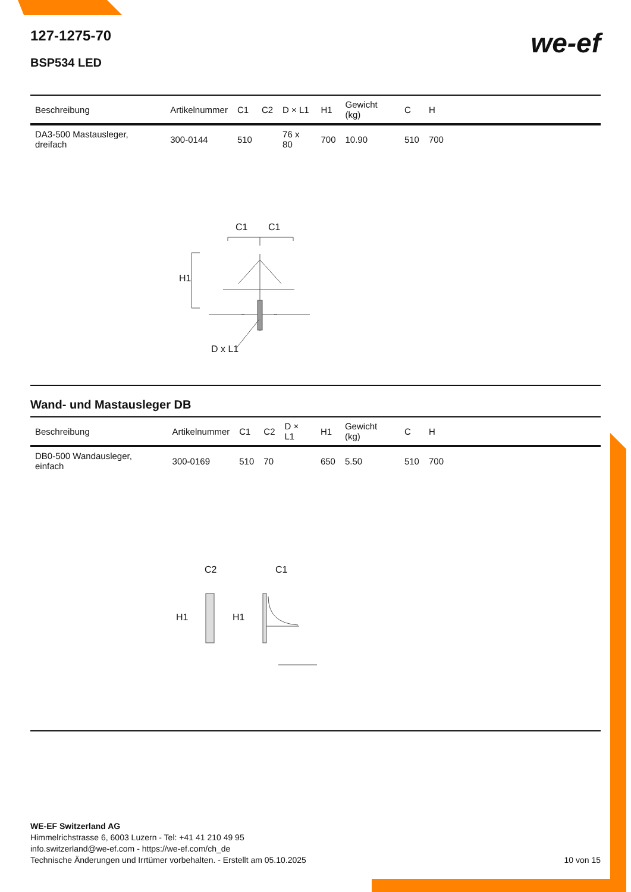we-ef
127-1275-70
BSP534 LED
| Beschreibung | Artikelnummer | C1 | C2 | D × L1 | H1 | Gewicht (kg) | C | H | |
| --- | --- | --- | --- | --- | --- | --- | --- | --- | --- |
| DA3-500 Mastausleger, dreifach | 300-0144 | 510 | | 76 x 80 | 700 | 10.90 | 510 | 700 | |
C1
C1
H1
D x L1
Wand- und Mastausleger DB
| Beschreibung | Artikelnummer | C1 | C2 | D × L1 | H1 | Gewicht (kg) | C | H | |
| --- | --- | --- | --- | --- | --- | --- | --- | --- | --- |
| DB0-500 Wandausleger, einfach | 300-0169 | 510 | 70 | | 650 | 5.50 | 510 | 700 | |
C2
C1
H1
H1
WE-EF Switzerland AG
Himmelrichstrasse 6, 6003 Luzern - Tel: +41 41 210 49 95
info.switzerland@we-ef.com - https://we-ef.com/ch_de
Technische Änderungen und Irrtümer vorbehalten. - Erstellt am 05.10.2025 10 von 15